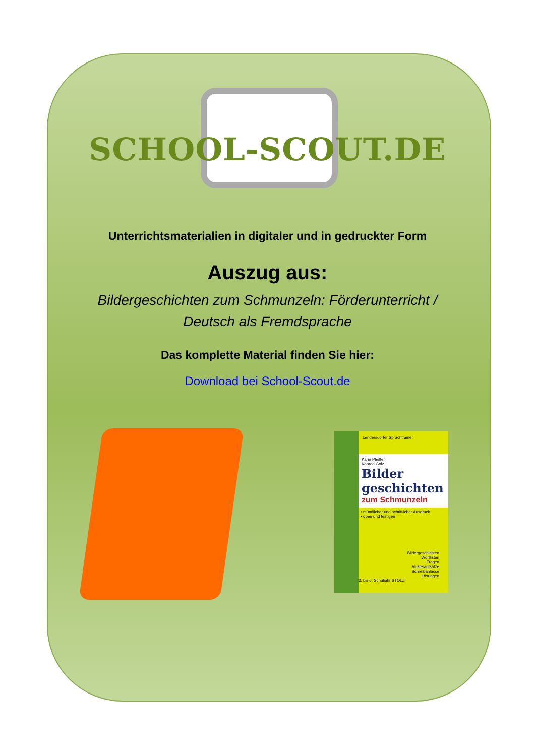SCHOOL-SCOUT.DE
Unterrichtsmaterialien in digitaler und in gedruckter Form
Auszug aus:
Bildergeschichten zum Schmunzeln: Förderunterricht /
Deutsch als Fremdsprache
Das komplette Material finden Sie hier:
Download bei School-Scout.de
Lendersdorfer Sprachtrainer
Karin Pfeiffer
Konrad Golz
Bilder geschichten
zum Schmunzeln
• mündlicher und schriftlicher Ausdruck
• üben und festigen
Bildergeschichten
Wortlisten
Fragen
Musteraufsätze
Schreibanlässe
Lösungen
3. bis 6. Schuljahr STOLZ